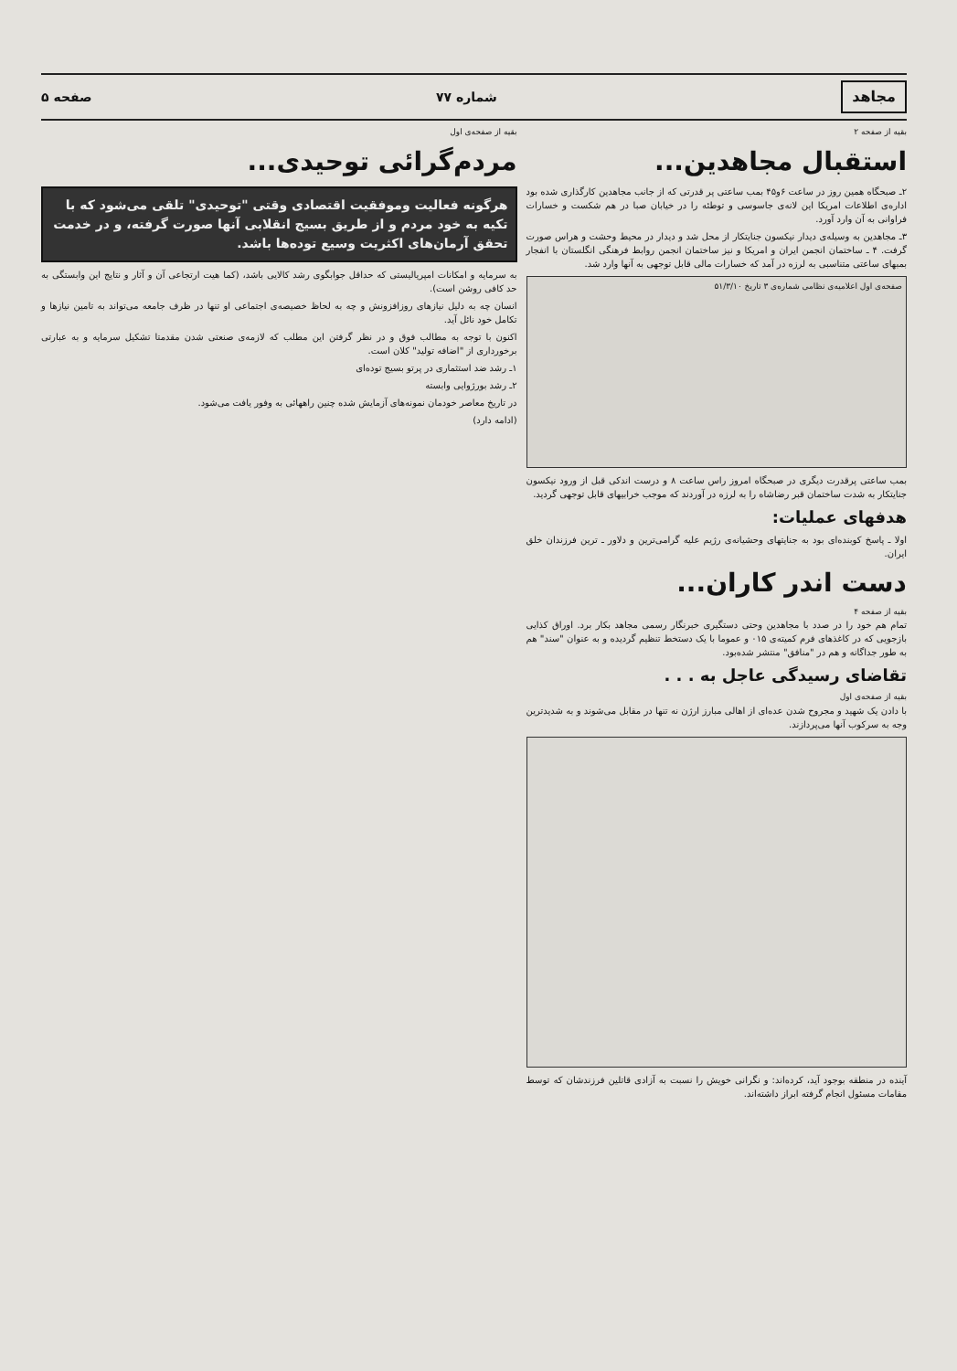مجاهد شماره ۷۷ صفحه ۵
بقیه از صفحه ۲
استقبال مجاهدین...
۲ـ صبحگاه همین روز در ساعت ۶و۴۵ بمب ساعتی پر قدرتی که از جانب مجاهدین کارگذاری شده بود اداره‌ی اطلاعات امریکا این لانه‌ی جاسوسی و توطئه را در خیابان صبا در هم شکست و خسارات فراوانی به آن وارد آورد.
۳ـ مجاهدین به وسیله‌ی دیدار نیکسون جنایتکار از محل شد و دیدار در محیط وحشت و هراس صورت گرفت. ۴ ـ ساختمان انجمن ایران و امریکا و نیز ساختمان انجمن روابط فرهنگی انگلستان با انفجار بمبهای ساعتی متناسبی به لرزه در آمد که خسارات مالی قابل توجهی به آنها وارد شد.
صفحه‌ی اول اعلامیه‌ی نظامی شماره‌ی ۳ تاریخ ۵۱/۳/۱۰
بمب ساعتی پرقدرت دیگری در صبحگاه امروز راس ساعت ۸ و درست اندکی قبل از ورود نیکسون جنایتکار به شدت ساختمان قبر رضاشاه را به لرزه در آوردند که موجب خرابیهای قابل توجهی گردید.
هدفهای عملیات:
اولا ـ پاسخ کوبنده‌ای بود به جنایتهای وحشیانه‌ی رژیم علیه گرامی‌ترین و دلاور ـ ترین فرزندان خلق ایران.
دست اندر کاران...
بقیه از صفحه ۴
تمام هم خود را در صدد با مجاهدین وحتی دستگیری خبرنگار رسمی مجاهد بکار برد. اوراق کذایی بازجویی که در کاغذهای فرم کمیته‌ی ۰۱۵ و عموما با یک دستخط تنظیم گردیده و به عنوان "سند" هم به طور جداگانه و هم در "منافق" منتشر شده‌بود.
تقاضای رسیدگی عاجل به . . .
بقیه از صفحه‌ی اول
با دادن یک شهید و مجروح شدن عده‌ای از اهالی مبارز ارژن نه تنها در مقابل می‌شوند و به شدیدترین وجه به سرکوب آنها می‌پردازند.
آینده در منطقه بوجود آید، کرده‌اند: و نگرانی خویش را نسبت به آزادی قاتلین فرزندشان که توسط مقامات مسئول انجام گرفته ابراز داشته‌اند.
بقیه از صفحه‌ی اول
مردم‌گرائی توحیدی...
هرگونه فعالیت وموفقیت اقتصادی وقتی "توحیدی" تلقی می‌شود که با تکیه به خود مردم و از طریق بسیج انقلابی آنها صورت گرفته، و در خدمت تحقق آرمان‌های اکثریت وسیع توده‌ها باشد.
به سرمایه و امکانات امپریالیستی که حداقل جوابگوی رشد کالایی باشد، (کما هیت ارتجاعی آن و آثار و نتایج این وابستگی به حد کافی روشن است).
انسان چه به دلیل نیازهای روزافزونش و چه به لحاظ خصیصه‌ی اجتماعی او تنها در ظرف جامعه می‌تواند به تامین نیازها و تکامل خود نائل آید.
اکنون با توجه به مطالب فوق و در نظر گرفتن این مطلب که لازمه‌ی صنعتی شدن مقدمتا تشکیل سرمایه و به عبارتی برخورداری از "اضافه تولید" کلان است.
۱ـ رشد ضد استثماری در پرتو بسیج توده‌ای
۲ـ رشد بورژوایی وابسته
در تاریخ معاصر خودمان نمونه‌های آزمایش شده چنین راههائی به وفور یافت می‌شود.
(ادامه دارد)